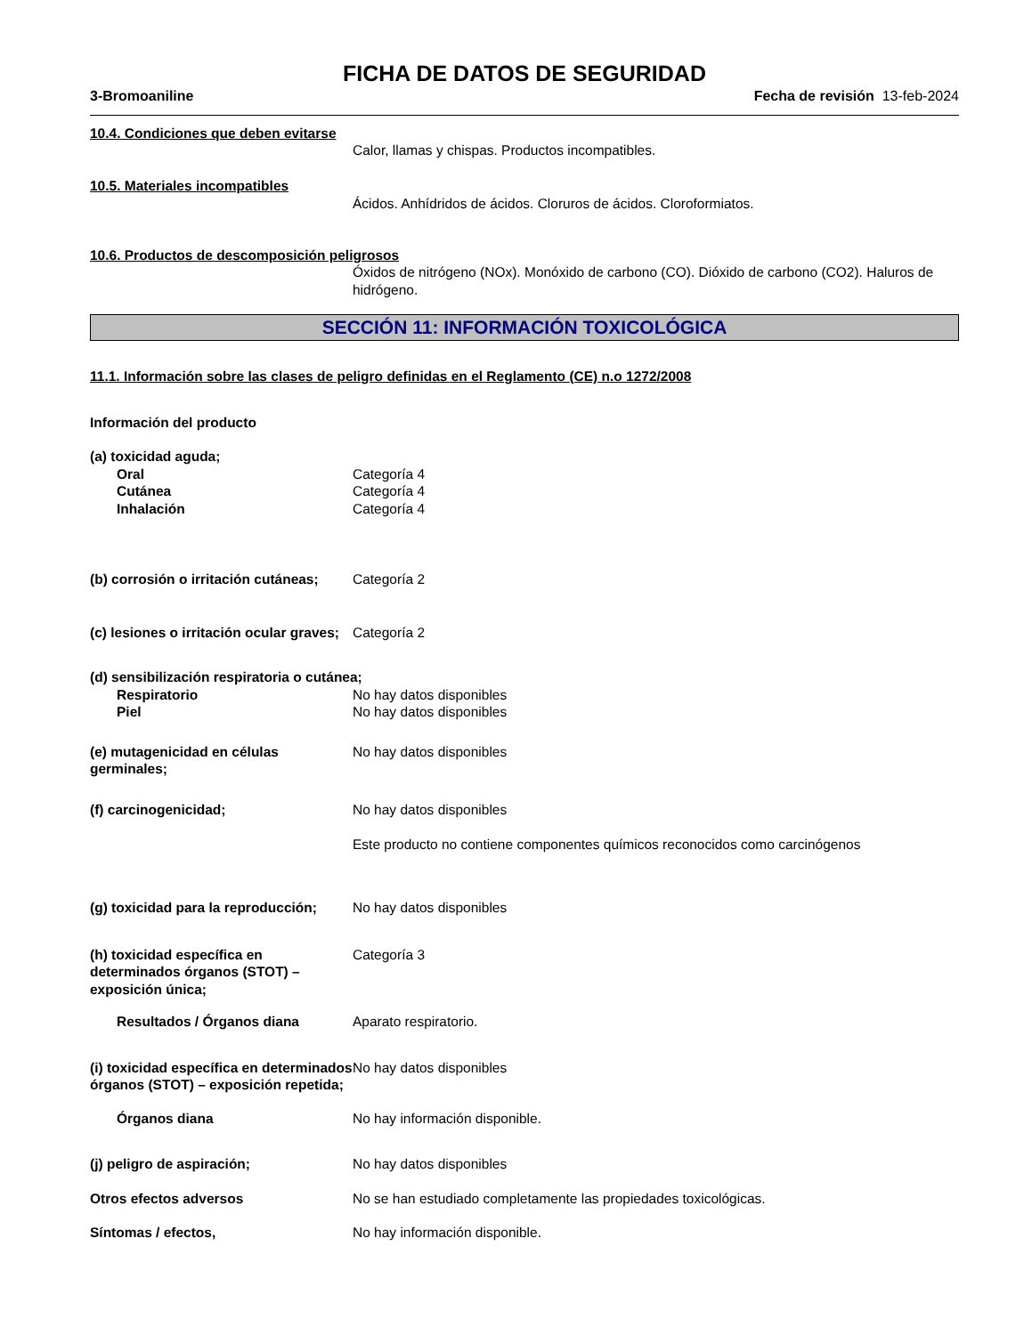FICHA DE DATOS DE SEGURIDAD
3-Bromoaniline Fecha de revisión 13-feb-2024
10.4. Condiciones que deben evitarse
Calor, llamas y chispas. Productos incompatibles.
10.5. Materiales incompatibles
Ácidos. Anhídridos de ácidos. Cloruros de ácidos. Cloroformiatos.
10.6. Productos de descomposición peligrosos
Óxidos de nitrógeno (NOx). Monóxido de carbono (CO). Dióxido de carbono (CO2). Haluros de hidrógeno.
SECCIÓN 11: INFORMACIÓN TOXICOLÓGICA
11.1. Información sobre las clases de peligro definidas en el Reglamento (CE) n.o 1272/2008
Información del producto
(a) toxicidad aguda;
Oral Categoría 4
Cutánea Categoría 4
Inhalación Categoría 4
(b) corrosión o irritación cutáneas;
Categoría 2
(c) lesiones o irritación ocular graves;
Categoría 2
(d) sensibilización respiratoria o cutánea;
Respiratorio No hay datos disponibles
Piel No hay datos disponibles
(e) mutagenicidad en células germinales;
No hay datos disponibles
(f) carcinogenicidad; No hay datos disponibles
Este producto no contiene componentes químicos reconocidos como carcinógenos
(g) toxicidad para la reproducción;
No hay datos disponibles
(h) toxicidad específica en determinados órganos (STOT) – exposición única;
Categoría 3
Resultados / Órganos diana Aparato respiratorio.
(i) toxicidad específica en determinados órganos (STOT) – exposición repetida;
No hay datos disponibles
Órganos diana No hay información disponible.
(j) peligro de aspiración; No hay datos disponibles
Otros efectos adversos No se han estudiado completamente las propiedades toxicológicas.
Síntomas / efectos, No hay información disponible.